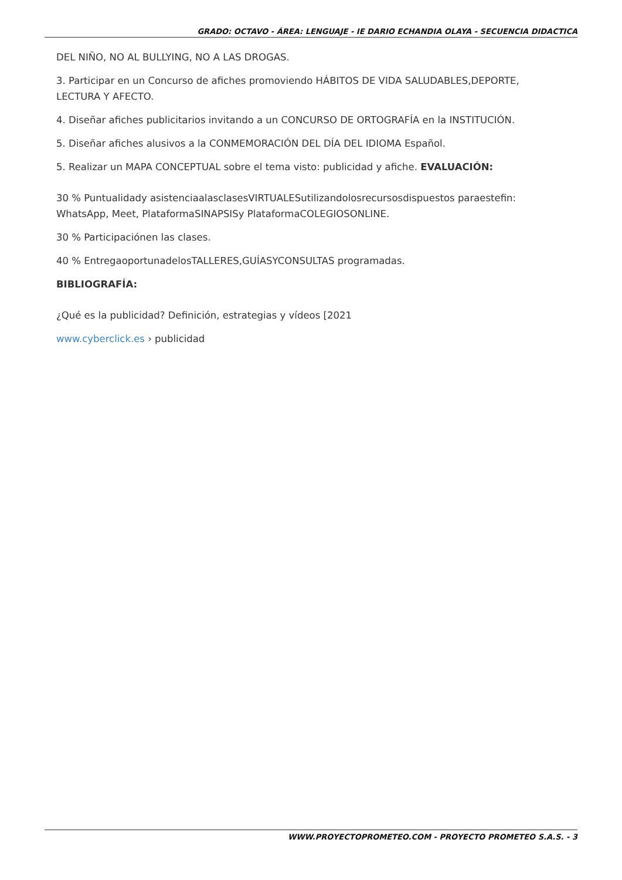GRADO: OCTAVO - ÁREA: LENGUAJE - IE DARIO ECHANDIA OLAYA - SECUENCIA DIDACTICA
DEL NIÑO, NO AL BULLYING, NO A LAS DROGAS.
3. Participar en un Concurso de afiches promoviendo HÁBITOS DE VIDA SALUDABLES,DEPORTE, LECTURA Y AFECTO.
4. Diseñar afiches publicitarios invitando a un CONCURSO DE ORTOGRAFÍA en la INSTITUCIÓN.
5. Diseñar afiches alusivos a la CONMEMORACIÓN DEL DÍA DEL IDIOMA Español.
5. Realizar un MAPA CONCEPTUAL sobre el tema visto: publicidad y afiche. EVALUACIÓN:
30 % Puntualidady asistenciaalasclasesVIRTUALESutilizandolosrecursosdispuestos paraestefin: WhatsApp, Meet, PlataformaSINAPSISy PlataformaCOLEGIOSONLINE.
30 % Participaciónen las clases.
40 % EntregaoportunadelosTALLERES,GUÍASYCONSULTAS programadas.
BIBLIOGRAFÍA:
¿Qué es la publicidad? Definición, estrategias y vídeos [2021
www.cyberclick.es › publicidad
WWW.PROYECTOPROMETEO.COM - PROYECTO PROMETEO S.A.S. - 3